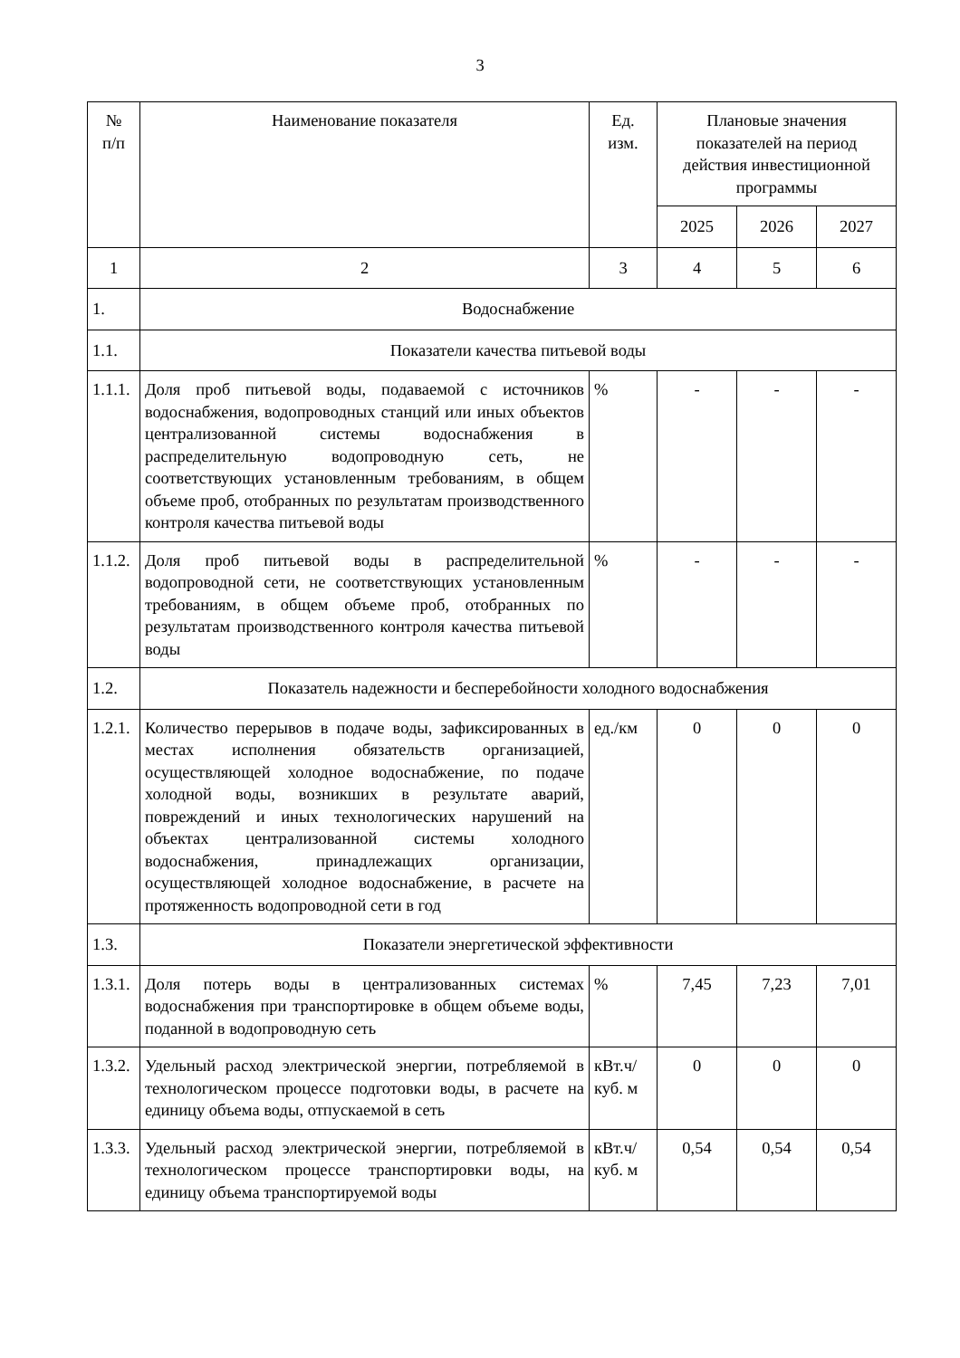3
| № п/п | Наименование показателя | Ед. изм. | Плановые значения показателей на период действия инвестиционной программы | | |
| --- | --- | --- | --- | --- | --- |
| | | | 2025 | 2026 | 2027 |
| 1 | 2 | 3 | 4 | 5 | 6 |
| 1. | Водоснабжение | | | | |
| 1.1. | Показатели качества питьевой воды | | | | |
| 1.1.1. | Доля проб питьевой воды, подаваемой с источников водоснабжения, водопроводных станций или иных объектов централизованной системы водоснабжения в распределительную водопроводную сеть, не соответствующих установленным требованиям, в общем объеме проб, отобранных по результатам производственного контроля качества питьевой воды | % | - | - | - |
| 1.1.2. | Доля проб питьевой воды в распределительной водопроводной сети, не соответствующих установленным требованиям, в общем объеме проб, отобранных по результатам производственного контроля качества питьевой воды | % | - | - | - |
| 1.2. | Показатель надежности и бесперебойности холодного водоснабжения | | | | |
| 1.2.1. | Количество перерывов в подаче воды, зафиксированных в местах исполнения обязательств организацией, осуществляющей холодное водоснабжение, по подаче холодной воды, возникших в результате аварий, повреждений и иных технологических нарушений на объектах централизованной системы холодного водоснабжения, принадлежащих организации, осуществляющей холодное водоснабжение, в расчете на протяженность водопроводной сети в год | ед./км | 0 | 0 | 0 |
| 1.3. | Показатели энергетической эффективности | | | | |
| 1.3.1. | Доля потерь воды в централизованных системах водоснабжения при транспортировке в общем объеме воды, поданной в водопроводную сеть | % | 7,45 | 7,23 | 7,01 |
| 1.3.2. | Удельный расход электрической энергии, потребляемой в технологическом процессе подготовки воды, в расчете на единицу объема воды, отпускаемой в сеть | кВт.ч/ куб. м | 0 | 0 | 0 |
| 1.3.3. | Удельный расход электрической энергии, потребляемой в технологическом процессе транспортировки воды, на единицу объема транспортируемой воды | кВт.ч/ куб. м | 0,54 | 0,54 | 0,54 |